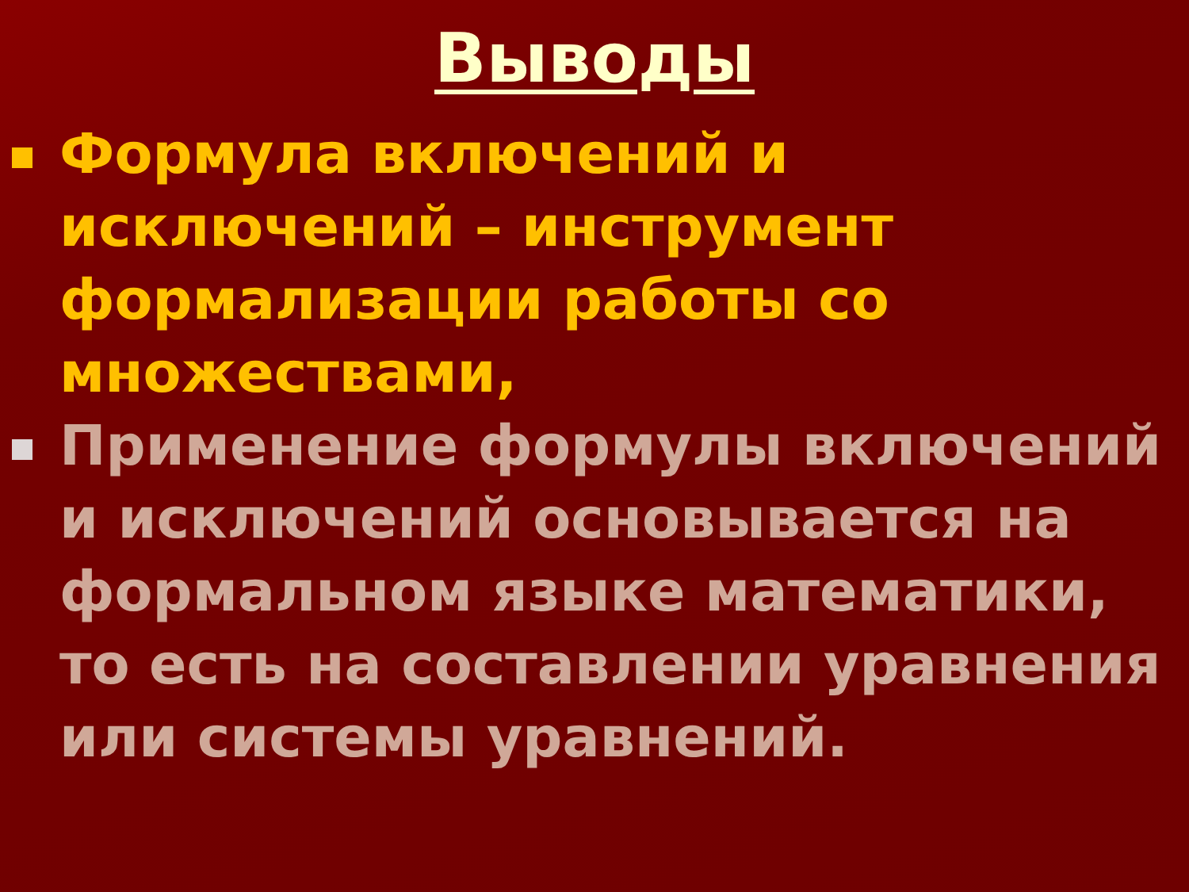Выводы
Формула включений и исключений – инструмент формализации работы со множествами,
Применение формулы включений и исключений основывается на формальном языке математики, то есть на составлении уравнения или системы уравнений.